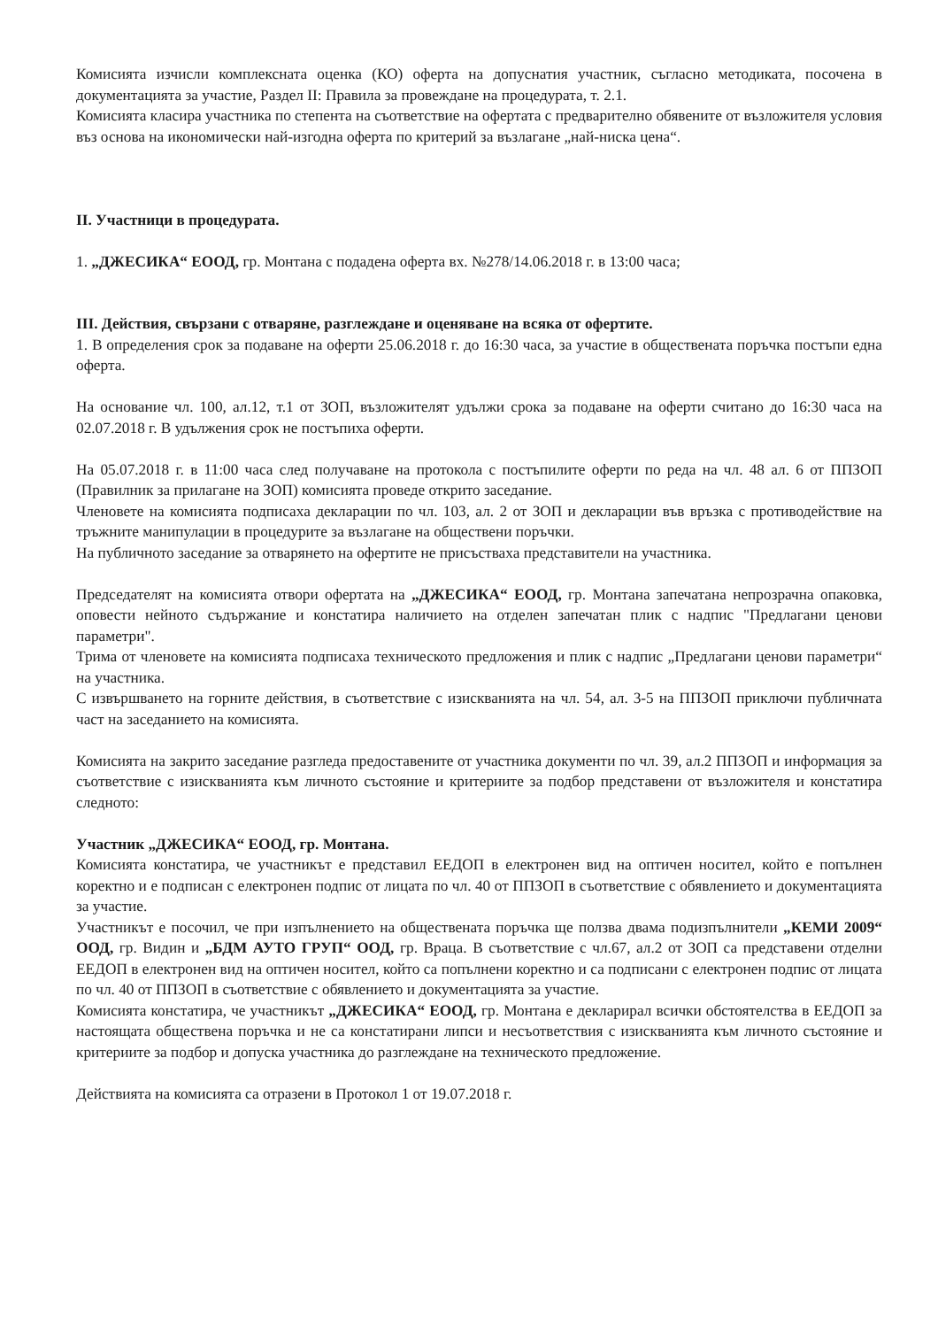Комисията изчисли комплексната оценка (КО) оферта на допуснатия участник, съгласно методиката, посочена в документацията за участие, Раздел II: Правила за провеждане на процедурата, т. 2.1.
Комисията класира участника по степента на съответствие на офертата с предварително обявените от възложителя условия въз основа на икономически най-изгодна оферта по критерий за възлагане „най-ниска цена“.
II. Участници в процедурата.
1. „ДЖЕСИКА“ ЕООД, гр. Монтана с подадена оферта вх. №278/14.06.2018 г. в 13:00 часа;
III. Действия, свързани с отваряне, разглеждане и оценяване на всяка от офертите.
1. В определения срок за подаване на оферти 25.06.2018 г. до 16:30 часа, за участие в обществената поръчка постъпи една оферта.
На основание чл. 100, ал.12, т.1 от ЗОП, възложителят удължи срока за подаване на оферти считано до 16:30 часа на 02.07.2018 г. В удължения срок не постъпиха оферти.
На 05.07.2018 г. в 11:00 часа след получаване на протокола с постъпилите оферти по реда на чл. 48 ал. 6 от ППЗОП (Правилник за прилагане на ЗОП) комисията проведе открито заседание.
Членовете на комисията подписаха декларации по чл. 103, ал. 2 от ЗОП и декларации във връзка с противодействие на тръжните манипулации в процедурите за възлагане на обществени поръчки.
На публичното заседание за отварянето на офертите не присъстваха представители на участника.
Председателят на комисията отвори офертата на „ДЖЕСИКА“ ЕООД, гр. Монтана запечатана непрозрачна опаковка, оповести нейното съдържание и констатира наличието на отделен запечатан плик с надпис "Предлагани ценови параметри".
Трима от членовете на комисията подписаха техническото предложения и плик с надпис „Предлагани ценови параметри“ на участника.
С извършването на горните действия, в съответствие с изискванията на чл. 54, ал. 3-5 на ППЗОП приключи публичната част на заседанието на комисията.
Комисията на закрито заседание разгледа предоставените от участника документи по чл. 39, ал.2 ППЗОП и информация за съответствие с изискванията към личното състояние и критериите за подбор представени от възложителя и констатира следното:
Участник „ДЖЕСИКА“ ЕООД, гр. Монтана.
Комисията констатира, че участникът е представил ЕЕДОП в електронен вид на оптичен носител, който е попълнен коректно и е подписан с електронен подпис от лицата по чл. 40 от ППЗОП в съответствие с обявлението и документацията за участие.
Участникът е посочил, че при изпълнението на обществената поръчка ще ползва двама подизпълнители „КЕМИ 2009“ ООД, гр. Видин и „БДМ АУТО ГРУП“ ООД, гр. Враца. В съответствие с чл.67, ал.2 от ЗОП са представени отделни ЕЕДОП в електронен вид на оптичен носител, който са попълнени коректно и са подписани с електронен подпис от лицата по чл. 40 от ППЗОП в съответствие с обявлението и документацията за участие.
Комисията констатира, че участникът „ДЖЕСИКА“ ЕООД, гр. Монтана е декларирал всички обстоятелства в ЕЕДОП за настоящата обществена поръчка и не са констатирани липси и несъответствия с изискванията към личното състояние и критериите за подбор и допуска участника до разглеждане на техническото предложение.
Действията на комисията са отразени в Протокол 1 от 19.07.2018 г.